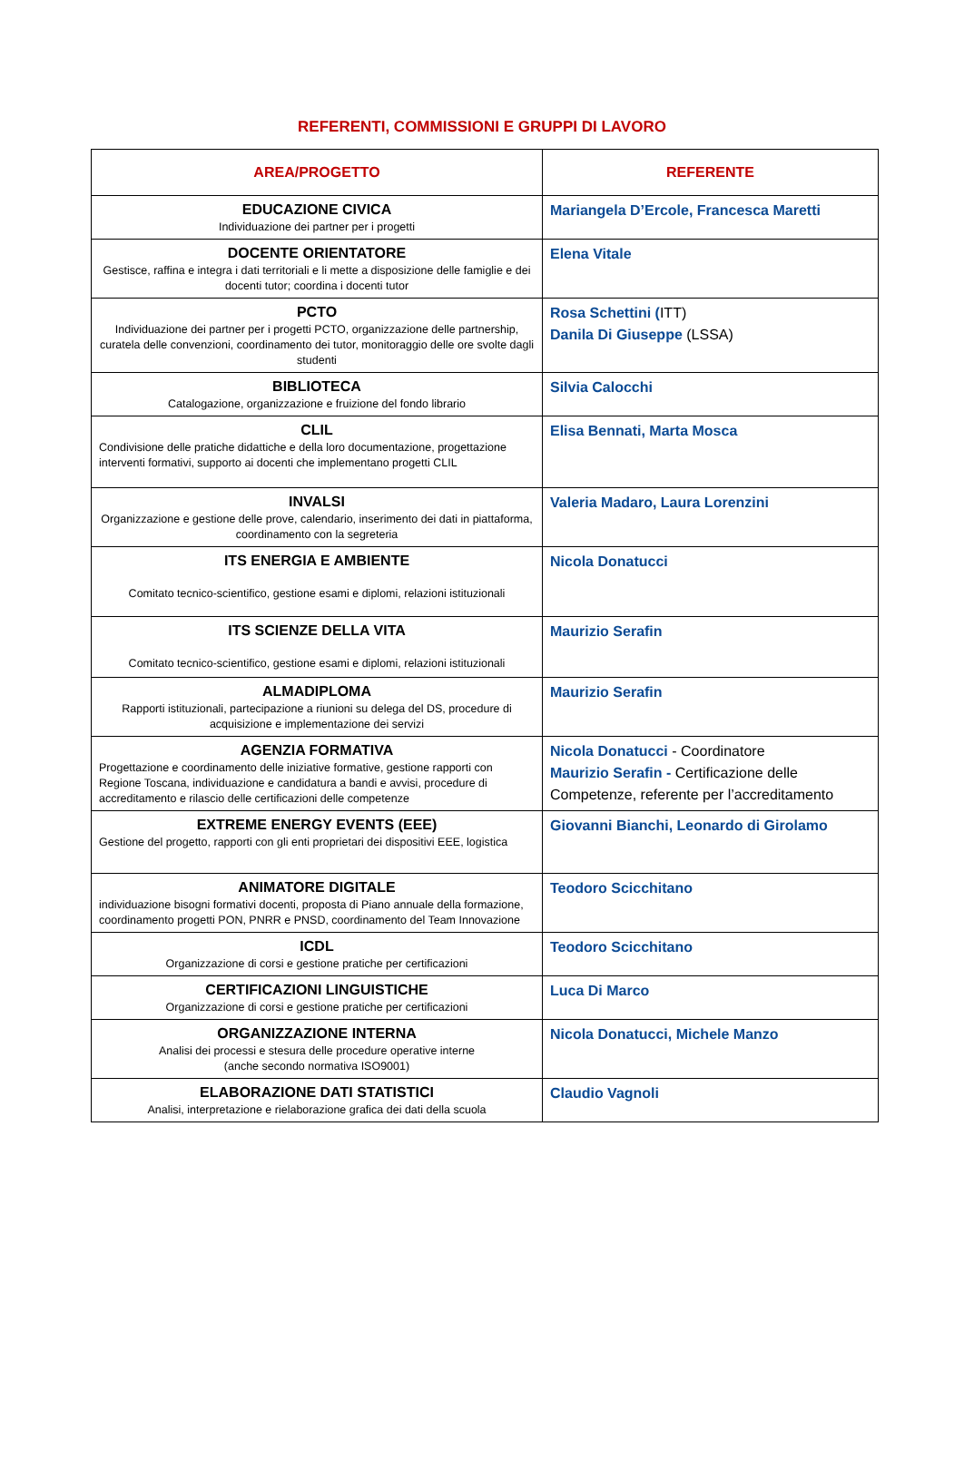REFERENTI, COMMISSIONI E GRUPPI DI LAVORO
| AREA/PROGETTO | REFERENTE |
| --- | --- |
| EDUCAZIONE CIVICA Individuazione dei partner per i progetti | Mariangela D’Ercole, Francesca Maretti |
| DOCENTE ORIENTATORE Gestisce, raffina e integra i dati territoriali e li mette a disposizione delle famiglie e dei docenti tutor; coordina i docenti tutor | Elena Vitale |
| PCTO Individuazione dei partner per i progetti PCTO, organizzazione delle partnership, curatela delle convenzioni, coordinamento dei tutor, monitoraggio delle ore svolte dagli studenti | Rosa Schettini ( ITT) Danila Di Giuseppe (LSSA) |
| BIBLIOTECA Catalogazione, organizzazione e fruizione del fondo librario | Silvia Calocchi |
| CLIL Condivisione delle pratiche didattiche e della loro documentazione, progettazione interventi formativi, supporto ai docenti che implementano progetti CLIL | Elisa Bennati, Marta Mosca |
| INVALSI Organizzazione e gestione delle prove, calendario, inserimento dei dati in piattaforma, coordinamento con la segreteria | Valeria Madaro, Laura Lorenzini |
| ITS ENERGIA E AMBIENTE Comitato tecnico-scientifico, gestione esami e diplomi, relazioni istituzionali | Nicola Donatucci |
| ITS SCIENZE DELLA VITA Comitato tecnico-scientifico, gestione esami e diplomi, relazioni istituzionali | Maurizio Serafin |
| ALMADIPLOMA Rapporti istituzionali, partecipazione a riunioni su delega del DS, procedure di acquisizione e implementazione dei servizi | Maurizio Serafin |
| AGENZIA FORMATIVA Progettazione e coordinamento delle iniziative formative, gestione rapporti con Regione Toscana, individuazione e candidatura a bandi e avvisi, procedure di accreditamento e rilascio delle certificazioni delle competenze | Nicola Donatucci - Coordinatore Maurizio Serafin - Certificazione delle Competenze, referente per l’accreditamento |
| EXTREME ENERGY EVENTS (EEE) Gestione del progetto, rapporti con gli enti proprietari dei dispositivi EEE, logistica | Giovanni Bianchi, Leonardo di Girolamo |
| ANIMATORE DIGITALE individuazione bisogni formativi docenti, proposta di Piano annuale della formazione, coordinamento progetti PON, PNRR e PNSD, coordinamento del Team Innovazione | Teodoro Scicchitano |
| ICDL Organizzazione di corsi e gestione pratiche per certificazioni | Teodoro Scicchitano |
| CERTIFICAZIONI LINGUISTICHE Organizzazione di corsi e gestione pratiche per certificazioni | Luca Di Marco |
| ORGANIZZAZIONE INTERNA Analisi dei processi e stesura delle procedure operative interne (anche secondo normativa ISO9001) | Nicola Donatucci, Michele Manzo |
| ELABORAZIONE DATI STATISTICI Analisi, interpretazione e rielaborazione grafica dei dati della scuola | Claudio Vagnoli |